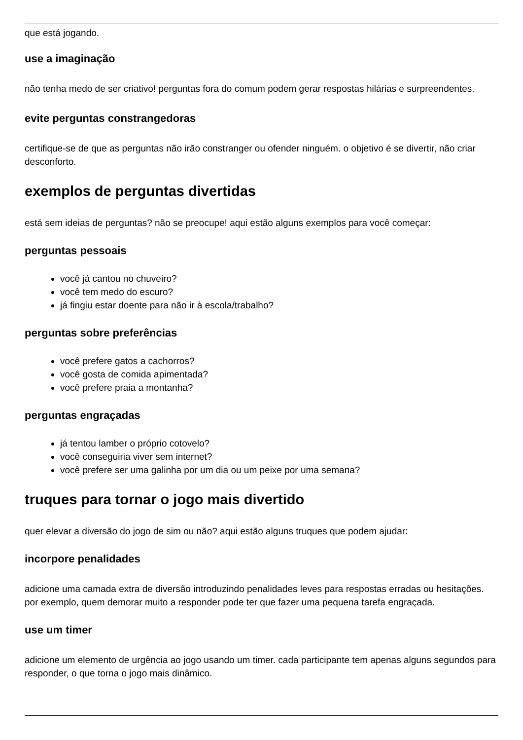que está jogando.
use a imaginação
não tenha medo de ser criativo! perguntas fora do comum podem gerar respostas hilárias e surpreendentes.
evite perguntas constrangedoras
certifique-se de que as perguntas não irão constranger ou ofender ninguém. o objetivo é se divertir, não criar desconforto.
exemplos de perguntas divertidas
está sem ideias de perguntas? não se preocupe! aqui estão alguns exemplos para você começar:
perguntas pessoais
você já cantou no chuveiro?
você tem medo do escuro?
já fingiu estar doente para não ir à escola/trabalho?
perguntas sobre preferências
você prefere gatos a cachorros?
você gosta de comida apimentada?
você prefere praia a montanha?
perguntas engraçadas
já tentou lamber o próprio cotovelo?
você conseguiria viver sem internet?
você prefere ser uma galinha por um dia ou um peixe por uma semana?
truques para tornar o jogo mais divertido
quer elevar a diversão do jogo de sim ou não? aqui estão alguns truques que podem ajudar:
incorpore penalidades
adicione uma camada extra de diversão introduzindo penalidades leves para respostas erradas ou hesitações. por exemplo, quem demorar muito a responder pode ter que fazer uma pequena tarefa engraçada.
use um timer
adicione um elemento de urgência ao jogo usando um timer. cada participante tem apenas alguns segundos para responder, o que torna o jogo mais dinâmico.